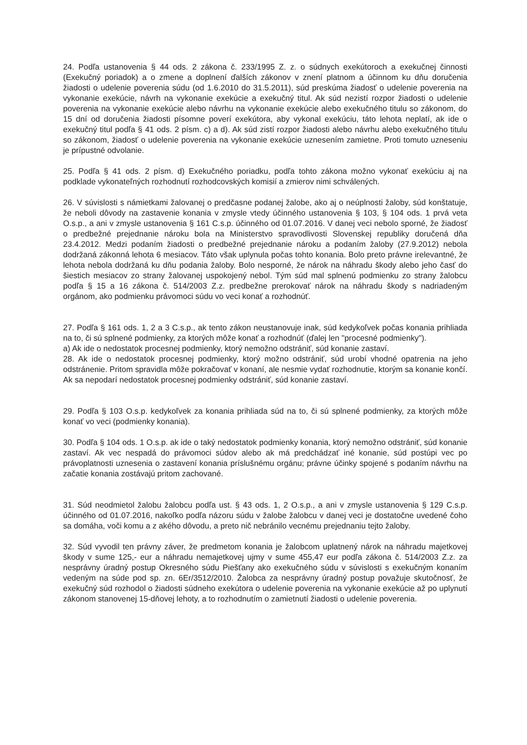24. Podľa ustanovenia § 44 ods. 2 zákona č. 233/1995 Z. z. o súdnych exekútoroch a exekučnej činnosti (Exekučný poriadok) a o zmene a doplnení ďalších zákonov v znení platnom a účinnom ku dňu doručenia žiadosti o udelenie poverenia súdu (od 1.6.2010 do 31.5.2011), súd preskúma žiadosť o udelenie poverenia na vykonanie exekúcie, návrh na vykonanie exekúcie a exekučný titul. Ak súd nezistí rozpor žiadosti o udelenie poverenia na vykonanie exekúcie alebo návrhu na vykonanie exekúcie alebo exekučného titulu so zákonom, do 15 dní od doručenia žiadosti písomne poverí exekútora, aby vykonal exekúciu, táto lehota neplatí, ak ide o exekučný titul podľa § 41 ods. 2 písm. c) a d). Ak súd zistí rozpor žiadosti alebo návrhu alebo exekučného titulu so zákonom, žiadosť o udelenie poverenia na vykonanie exekúcie uznesením zamietne. Proti tomuto uzneseniu je prípustné odvolanie.
25. Podľa § 41 ods. 2 písm. d) Exekučného poriadku, podľa tohto zákona možno vykonať exekúciu aj na podklade vykonateľných rozhodnutí rozhodcovských komisií a zmierov nimi schválených.
26. V súvislosti s námietkami žalovanej o predčasne podanej žalobe, ako aj o neúplnosti žaloby, súd konštatuje, že neboli dôvody na zastavenie konania v zmysle vtedy účinného ustanovenia § 103, § 104 ods. 1 prvá veta O.s.p., a ani v zmysle ustanovenia § 161 C.s.p. účinného od 01.07.2016. V danej veci nebolo sporné, že žiadosť o predbežné prejednanie nároku bola na Ministerstvo spravodlivosti Slovenskej republiky doručená dňa 23.4.2012. Medzi podaním žiadosti o predbežné prejednanie nároku a podaním žaloby (27.9.2012) nebola dodržaná zákonná lehota 6 mesiacov. Táto však uplynula počas tohto konania. Bolo preto právne irelevantné, že lehota nebola dodržaná ku dňu podania žaloby. Bolo nesporné, že nárok na náhradu škody alebo jeho časť do šiestich mesiacov zo strany žalovanej uspokojený nebol. Tým súd mal splnenú podmienku zo strany žalobcu podľa § 15 a 16 zákona č. 514/2003 Z.z. predbežne prerokovať nárok na náhradu škody s nadriadeným orgánom, ako podmienku právomoci súdu vo veci konať a rozhodnúť.
27. Podľa § 161 ods. 1, 2 a 3 C.s.p., ak tento zákon neustanovuje inak, súd kedykoľvek počas konania prihliada na to, či sú splnené podmienky, za ktorých môže konať a rozhodnúť (ďalej len "procesné podmienky").
a) Ak ide o nedostatok procesnej podmienky, ktorý nemožno odstrániť, súd konanie zastaví.
28. Ak ide o nedostatok procesnej podmienky, ktorý možno odstrániť, súd urobí vhodné opatrenia na jeho odstránenie. Pritom spravidla môže pokračovať v konaní, ale nesmie vydať rozhodnutie, ktorým sa konanie končí. Ak sa nepodarí nedostatok procesnej podmienky odstrániť, súd konanie zastaví.
29. Podľa § 103 O.s.p. kedykoľvek za konania prihliada súd na to, či sú splnené podmienky, za ktorých môže konať vo veci (podmienky konania).
30. Podľa § 104 ods. 1 O.s.p. ak ide o taký nedostatok podmienky konania, ktorý nemožno odstrániť, súd konanie zastaví. Ak vec nespadá do právomoci súdov alebo ak má predchádzať iné konanie, súd postúpi vec po právoplatnosti uznesenia o zastavení konania príslušnému orgánu; právne účinky spojené s podaním návrhu na začatie konania zostávajú pritom zachované.
31. Súd neodmietol žalobu žalobcu podľa ust. § 43 ods. 1, 2 O.s.p., a ani v zmysle ustanovenia § 129 C.s.p. účinného od 01.07.2016, nakoľko podľa názoru súdu v žalobe žalobcu v danej veci je dostatočne uvedené čoho sa domáha, voči komu a z akého dôvodu, a preto nič nebránilo vecnému prejednaniu tejto žaloby.
32. Súd vyvodil ten právny záver, že predmetom konania je žalobcom uplatnený nárok na náhradu majetkovej škody v sume 125,- eur a náhradu nemajetkovej ujmy v sume 455,47 eur podľa zákona č. 514/2003 Z.z. za nesprávny úradný postup Okresného súdu Piešťany ako exekučného súdu v súvislosti s exekučným konaním vedeným na súde pod sp. zn. 6Er/3512/2010. Žalobca za nesprávny úradný postup považuje skutočnosť, že exekučný súd rozhodol o žiadosti súdneho exekútora o udelenie poverenia na vykonanie exekúcie až po uplynutí zákonom stanovenej 15-dňovej lehoty, a to rozhodnutím o zamietnutí žiadosti o udelenie poverenia.